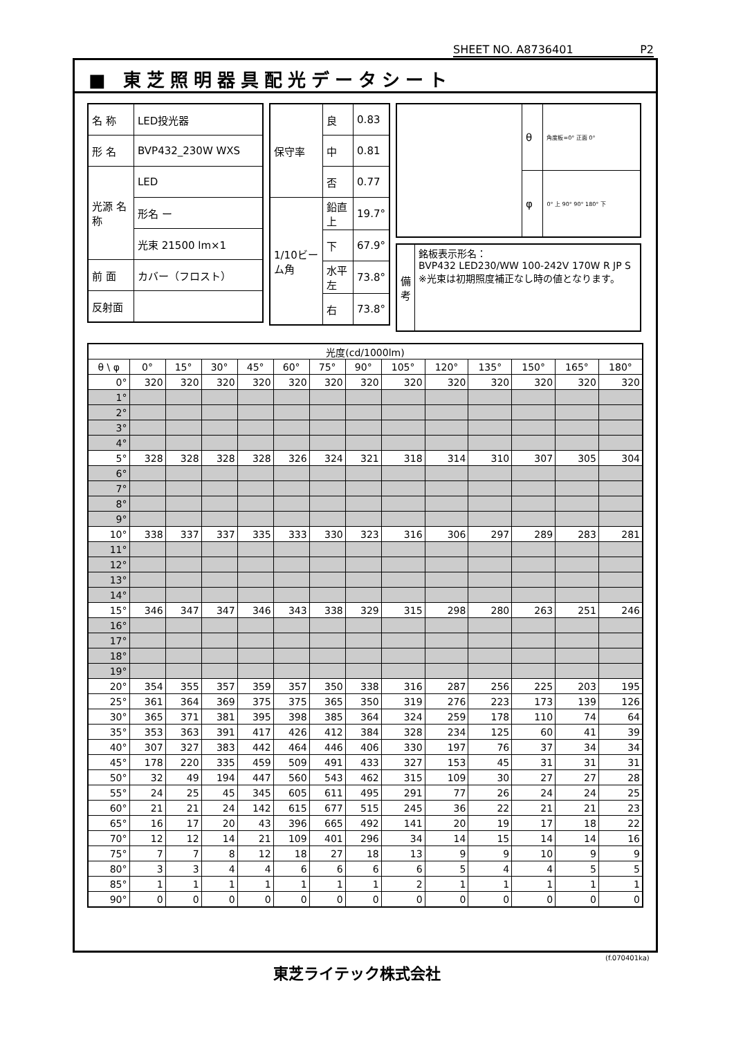SHEET NO. A8736401 P2
■ 東芝照明器具配光データシート
| 名 称 | LED投光器 |
| 形 名 | BVP432_230W WXS |
| 光源 名称 | LED |
| | 形名 ー |
| | 光束 21500 lm×1 |
| 前 面 | カバー（フロスト） |
| 反射面 | |
| 保守率 | 良 | 0.83 |
| | 中 | 0.81 |
| | 否 | 0.77 |
| 1/10ビーム角 | 鉛直 上 | 19.7° |
| | 下 | 67.9° |
| | 水平 左 | 73.8° |
| | 右 | 73.8° |
| | θ | 角度板=0° 正面 0° |
| | φ | 0° 上 90° 90° 180° 下 |
| 備考 | 銘板表示形名： BVP432 LED230/WW 100-242V 170W R JP S ※光束は初期照度補正なし時の値となります。 |
| 光度(cd/1000lm) | | | | | | | | | | | | | |
| --- | --- | --- | --- | --- | --- | --- | --- | --- | --- | --- | --- | --- | --- |
| θ \ φ | 0° | 15° | 30° | 45° | 60° | 75° | 90° | 105° | 120° | 135° | 150° | 165° | 180° |
| 0° | 320 | 320 | 320 | 320 | 320 | 320 | 320 | 320 | 320 | 320 | 320 | 320 | 320 |
| 1° | | | | | | | | | | | | | |
| 2° | | | | | | | | | | | | | |
| 3° | | | | | | | | | | | | | |
| 4° | | | | | | | | | | | | | |
| 5° | 328 | 328 | 328 | 328 | 326 | 324 | 321 | 318 | 314 | 310 | 307 | 305 | 304 |
| 6° | | | | | | | | | | | | | |
| 7° | | | | | | | | | | | | | |
| 8° | | | | | | | | | | | | | |
| 9° | | | | | | | | | | | | | |
| 10° | 338 | 337 | 337 | 335 | 333 | 330 | 323 | 316 | 306 | 297 | 289 | 283 | 281 |
| 11° | | | | | | | | | | | | | |
| 12° | | | | | | | | | | | | | |
| 13° | | | | | | | | | | | | | |
| 14° | | | | | | | | | | | | | |
| 15° | 346 | 347 | 347 | 346 | 343 | 338 | 329 | 315 | 298 | 280 | 263 | 251 | 246 |
| 16° | | | | | | | | | | | | | |
| 17° | | | | | | | | | | | | | |
| 18° | | | | | | | | | | | | | |
| 19° | | | | | | | | | | | | | |
| 20° | 354 | 355 | 357 | 359 | 357 | 350 | 338 | 316 | 287 | 256 | 225 | 203 | 195 |
| 25° | 361 | 364 | 369 | 375 | 375 | 365 | 350 | 319 | 276 | 223 | 173 | 139 | 126 |
| 30° | 365 | 371 | 381 | 395 | 398 | 385 | 364 | 324 | 259 | 178 | 110 | 74 | 64 |
| 35° | 353 | 363 | 391 | 417 | 426 | 412 | 384 | 328 | 234 | 125 | 60 | 41 | 39 |
| 40° | 307 | 327 | 383 | 442 | 464 | 446 | 406 | 330 | 197 | 76 | 37 | 34 | 34 |
| 45° | 178 | 220 | 335 | 459 | 509 | 491 | 433 | 327 | 153 | 45 | 31 | 31 | 31 |
| 50° | 32 | 49 | 194 | 447 | 560 | 543 | 462 | 315 | 109 | 30 | 27 | 27 | 28 |
| 55° | 24 | 25 | 45 | 345 | 605 | 611 | 495 | 291 | 77 | 26 | 24 | 24 | 25 |
| 60° | 21 | 21 | 24 | 142 | 615 | 677 | 515 | 245 | 36 | 22 | 21 | 21 | 23 |
| 65° | 16 | 17 | 20 | 43 | 396 | 665 | 492 | 141 | 20 | 19 | 17 | 18 | 22 |
| 70° | 12 | 12 | 14 | 21 | 109 | 401 | 296 | 34 | 14 | 15 | 14 | 14 | 16 |
| 75° | 7 | 7 | 8 | 12 | 18 | 27 | 18 | 13 | 9 | 9 | 10 | 9 | 9 |
| 80° | 3 | 3 | 4 | 4 | 6 | 6 | 6 | 6 | 5 | 4 | 4 | 5 | 5 |
| 85° | 1 | 1 | 1 | 1 | 1 | 1 | 1 | 2 | 1 | 1 | 1 | 1 | 1 |
| 90° | 0 | 0 | 0 | 0 | 0 | 0 | 0 | 0 | 0 | 0 | 0 | 0 | 0 |
東芝ライテック株式会社
(f.070401ka)